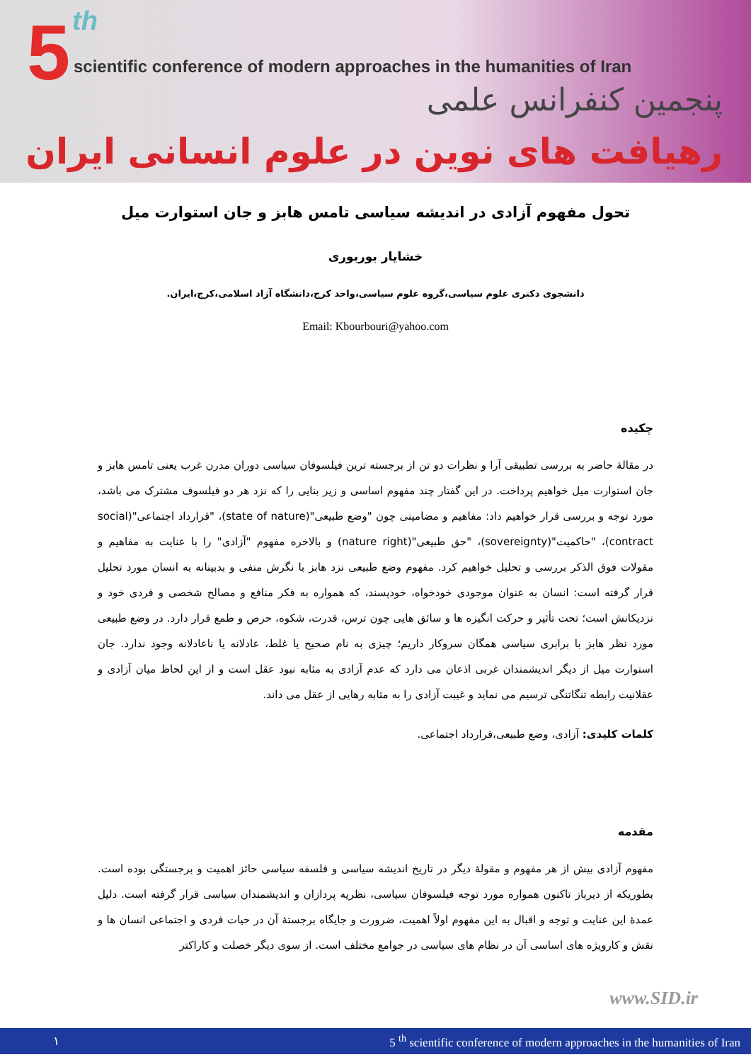5 th
scientific conference of modern approaches in the humanities of Iran
پنجمین کنفرانس علمی
رهیافت های نوین در علوم انسانی ایران
تحول مفهوم آزادی در اندیشه سیاسی تامس هابز و جان استوارت میل
خشایار بوربوری
دانشجوی دکتری علوم سیاسی،گروه علوم سیاسی،واحد کرج،دانشگاه آزاد اسلامی،کرج،ایران.
Email: Kbourbouri@yahoo.com
چکیده
در مقالهٔ حاضر به بررسی تطبیقی آرا و نظرات دو تن از برجسته ترین فیلسوفان سیاسی دوران مدرن غرب یعنی تامس هابز و جان استوارت میل خواهیم پرداخت. در این گفتار چند مفهوم اساسی و زیر بنایی را که نزد هر دو فیلسوف مشترک می باشد، مورد توجه و بررسی قرار خواهیم داد: مفاهیم و مضامینی چون "وضع طبیعی"(state of nature)، "قرارداد اجتماعی"(social contract)، "حاکمیت"(sovereignty)، "حق طبیعی"(nature right) و بالاخره مفهوم "آزادی" را با عنایت به مفاهیم و مقولات فوق الذکر بررسی و تحلیل خواهیم کرد. مفهوم وضع طبیعی نزد هابز با نگرش منفی و بدبینانه به انسان مورد تحلیل قرار گرفته است: انسان به عنوان موجودی خودخواه، خودپسند، که همواره به فکر منافع و مصالح شخصی و فردی خود و نزدیکانش است؛ تحت تأثیر و حرکت انگیزه ها و سائق هایی چون ترس، قدرت، شکوه، حرص و طمع قرار دارد. در وضع طبیعی مورد نظر هابز با برابری سیاسی همگان سروکار داریم؛ چیزی به نام صحیح یا غلط، عادلانه یا ناعادلانه وجود ندارد. جان استوارت میل از دیگر اندیشمندان غربی اذعان می دارد که عدم آزادی به مثابه نبود عقل است و از این لحاظ میان آزادی و عقلانیت رابطه تنگاتنگی ترسیم می نماید و غیبت آزادی را به مثابه رهایی از عقل می داند.
کلمات کلیدی: آزادی، وضع طبیعی،قرارداد اجتماعی.
مقدمه
مفهوم آزادی بیش از هر مفهوم و مقولهٔ دیگر در تاریخ اندیشه سیاسی و فلسفه سیاسی حائز اهمیت و برجستگی بوده است. بطوریکه از دیرباز تاکنون همواره مورد توجه فیلسوفان سیاسی، نظریه پردازان و اندیشمندان سیاسی قرار گرفته است. دلیل عمدهٔ این عنایت و توجه و اقبال به این مفهوم اولاً اهمیت، ضرورت و جایگاه برجستهٔ آن در حیات فردی و اجتماعی انسان ها و نقش و کارویژه های اساسی آن در نظام های سیاسی در جوامع مختلف است. از سوی دیگر خصلت و کاراکتر
www.SID.ir
١ 5 <sup>th</sup> scientific conference of modern approaches in the humanities of Iran